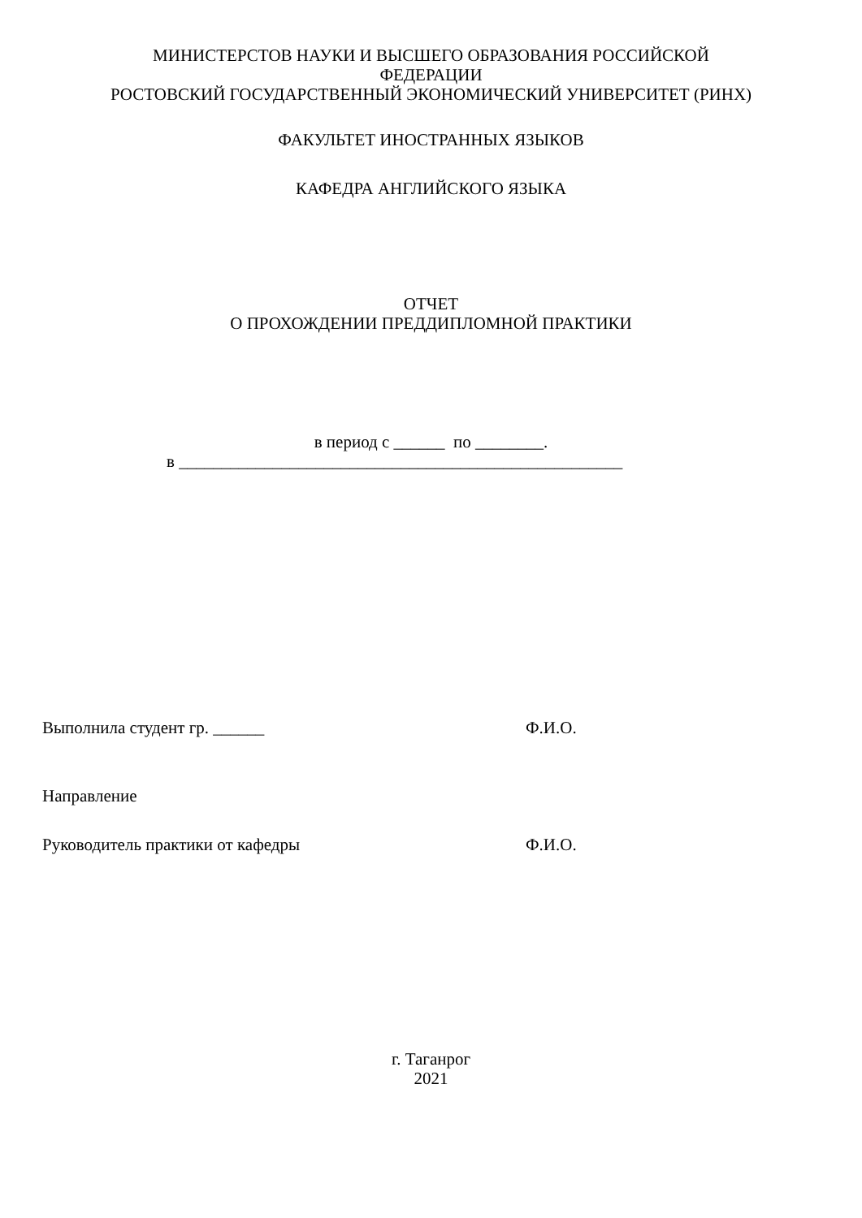МИНИСТЕРСТОВ НАУКИ И ВЫСШЕГО ОБРАЗОВАНИЯ РОССИЙСКОЙ
ФЕДЕРАЦИИ
РОСТОВСКИЙ ГОСУДАРСТВЕННЫЙ ЭКОНОМИЧЕСКИЙ УНИВЕРСИТЕТ (РИНХ)
ФАКУЛЬТЕТ ИНОСТРАННЫХ ЯЗЫКОВ
КАФЕДРА АНГЛИЙСКОГО ЯЗЫКА
ОТЧЕТ
О ПРОХОЖДЕНИИ ПРЕДДИПЛОМНОЙ ПРАКТИКИ
в период с ______ по ________.
в ____________________________________________________
Выполнила студент гр. ______ Ф.И.О.
Направление
Руководитель практики от кафедры Ф.И.О.
г. Таганрог
2021